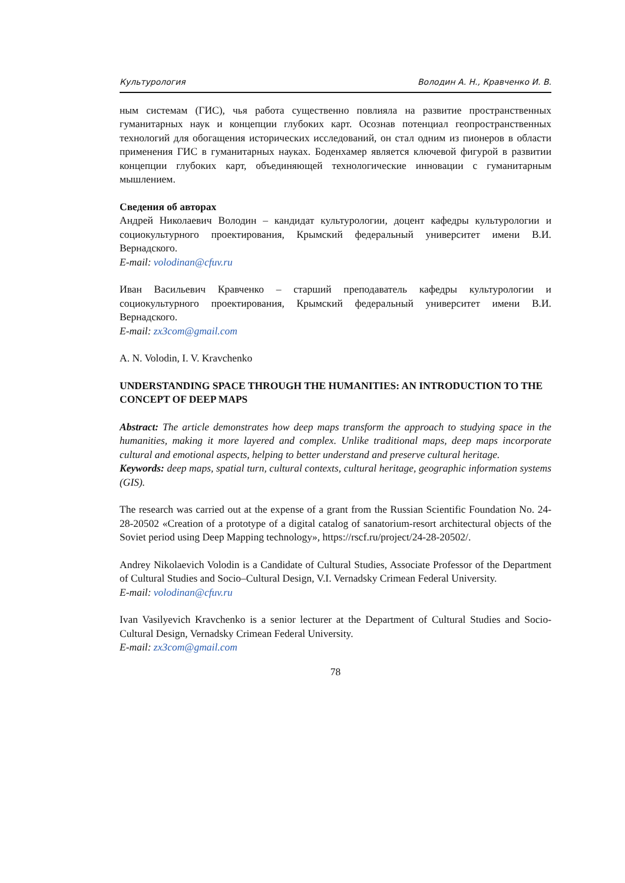Культурология Володин А. Н., Кравченко И. В.
ным системам (ГИС), чья работа существенно повлияла на развитие пространственных гуманитарных наук и концепции глубоких карт. Осознав потенциал геопространственных технологий для обогащения исторических исследований, он стал одним из пионеров в области применения ГИС в гуманитарных науках. Боденхамер является ключевой фигурой в развитии концепции глубоких карт, объединяющей технологические инновации с гуманитарным мышлением.
Сведения об авторах
Андрей Николаевич Володин – кандидат культурологии, доцент кафедры культурологии и социокультурного проектирования, Крымский федеральный университет имени В.И. Вернадского.
E-mail: volodinan@cfuv.ru
Иван Васильевич Кравченко – старший преподаватель кафедры культурологии и социокультурного проектирования, Крымский федеральный университет имени В.И. Вернадского.
E-mail: zx3com@gmail.com
A. N. Volodin, I. V. Kravchenko
UNDERSTANDING SPACE THROUGH THE HUMANITIES: AN INTRODUCTION TO THE CONCEPT OF DEEP MAPS
Abstract: The article demonstrates how deep maps transform the approach to studying space in the humanities, making it more layered and complex. Unlike traditional maps, deep maps incorporate cultural and emotional aspects, helping to better understand and preserve cultural heritage.
Keywords: deep maps, spatial turn, cultural contexts, cultural heritage, geographic information systems (GIS).
The research was carried out at the expense of a grant from the Russian Scientific Foundation No. 24-28-20502 «Creation of a prototype of a digital catalog of sanatorium-resort architectural objects of the Soviet period using Deep Mapping technology», https://rscf.ru/project/24-28-20502/.
Andrey Nikolaevich Volodin is a Candidate of Cultural Studies, Associate Professor of the Department of Cultural Studies and Socio–Cultural Design, V.I. Vernadsky Crimean Federal University.
E-mail: volodinan@cfuv.ru
Ivan Vasilyevich Kravchenko is a senior lecturer at the Department of Cultural Studies and Socio-Cultural Design, Vernadsky Crimean Federal University.
E-mail: zx3com@gmail.com
78